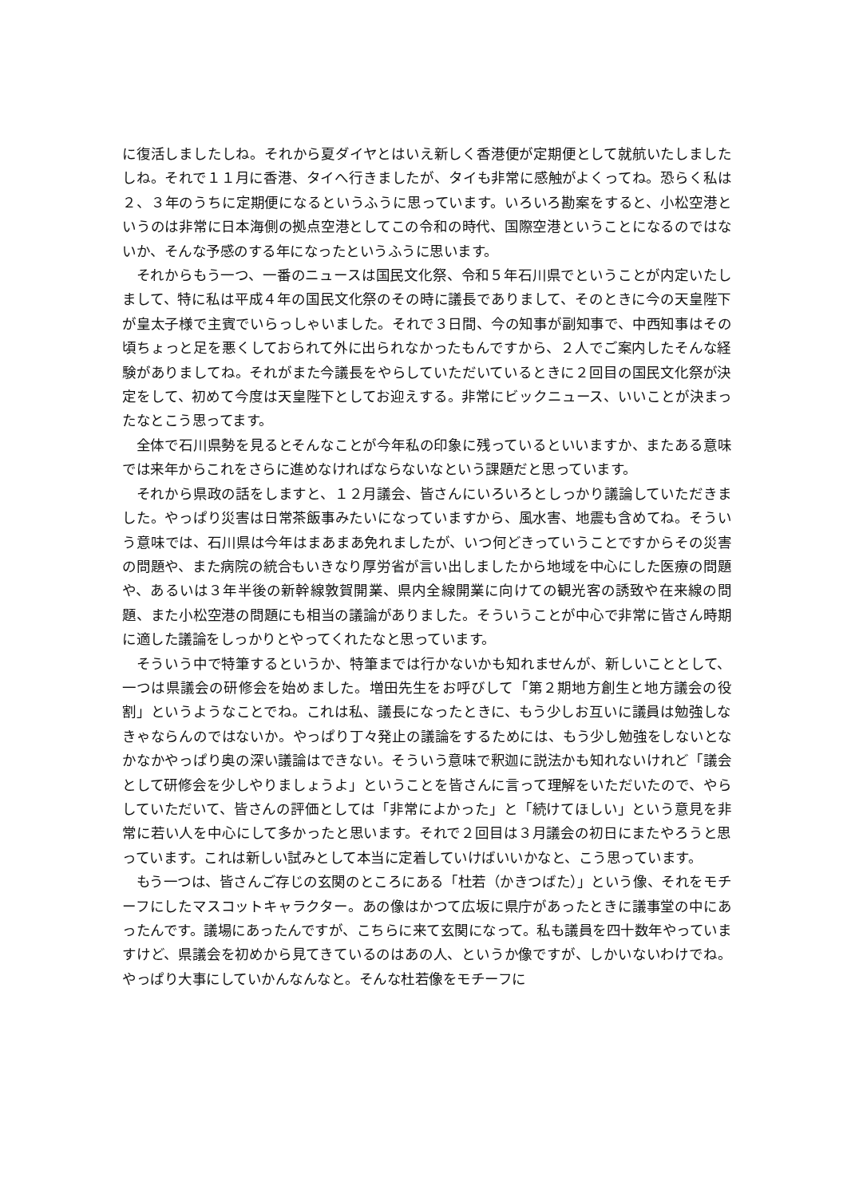に復活しましたしね。それから夏ダイヤとはいえ新しく香港便が定期便として就航いたしましたしね。それで１１月に香港、タイへ行きましたが、タイも非常に感触がよくってね。恐らく私は２、３年のうちに定期便になるというふうに思っています。いろいろ勘案をすると、小松空港というのは非常に日本海側の拠点空港としてこの令和の時代、国際空港ということになるのではないか、そんな予感のする年になったというふうに思います。
それからもう一つ、一番のニュースは国民文化祭、令和５年石川県でということが内定いたしまして、特に私は平成４年の国民文化祭のその時に議長でありまして、そのときに今の天皇陛下が皇太子様で主賓でいらっしゃいました。それで３日間、今の知事が副知事で、中西知事はその頃ちょっと足を悪くしておられて外に出られなかったもんですから、２人でご案内したそんな経験がありましてね。それがまた今議長をやらしていただいているときに２回目の国民文化祭が決定をして、初めて今度は天皇陛下としてお迎えする。非常にビックニュース、いいことが決まったなとこう思ってます。
全体で石川県勢を見るとそんなことが今年私の印象に残っているといいますか、またある意味では来年からこれをさらに進めなければならないなという課題だと思っています。
それから県政の話をしますと、１２月議会、皆さんにいろいろとしっかり議論していただきました。やっぱり災害は日常茶飯事みたいになっていますから、風水害、地震も含めてね。そういう意味では、石川県は今年はまあまあ免れましたが、いつ何どきっていうことですからその災害の問題や、また病院の統合もいきなり厚労省が言い出しましたから地域を中心にした医療の問題や、あるいは３年半後の新幹線敦賀開業、県内全線開業に向けての観光客の誘致や在来線の問題、また小松空港の問題にも相当の議論がありました。そういうことが中心で非常に皆さん時期に適した議論をしっかりとやってくれたなと思っています。
そういう中で特筆するというか、特筆までは行かないかも知れませんが、新しいこととして、一つは県議会の研修会を始めました。増田先生をお呼びして「第２期地方創生と地方議会の役割」というようなことでね。これは私、議長になったときに、もう少しお互いに議員は勉強しなきゃならんのではないか。やっぱり丁々発止の議論をするためには、もう少し勉強をしないとなかなかやっぱり奥の深い議論はできない。そういう意味で釈迦に説法かも知れないけれど「議会として研修会を少しやりましょうよ」ということを皆さんに言って理解をいただいたので、やらしていただいて、皆さんの評価としては「非常によかった」と「続けてほしい」という意見を非常に若い人を中心にして多かったと思います。それで２回目は３月議会の初日にまたやろうと思っています。これは新しい試みとして本当に定着していけばいいかなと、こう思っています。
もう一つは、皆さんご存じの玄関のところにある「杜若（かきつばた）」という像、それをモチーフにしたマスコットキャラクター。あの像はかつて広坂に県庁があったときに議事堂の中にあったんです。議場にあったんですが、こちらに来て玄関になって。私も議員を四十数年やっていますけど、県議会を初めから見てきているのはあの人、というか像ですが、しかいないわけでね。やっぱり大事にしていかんなんなと。そんな杜若像をモチーフに